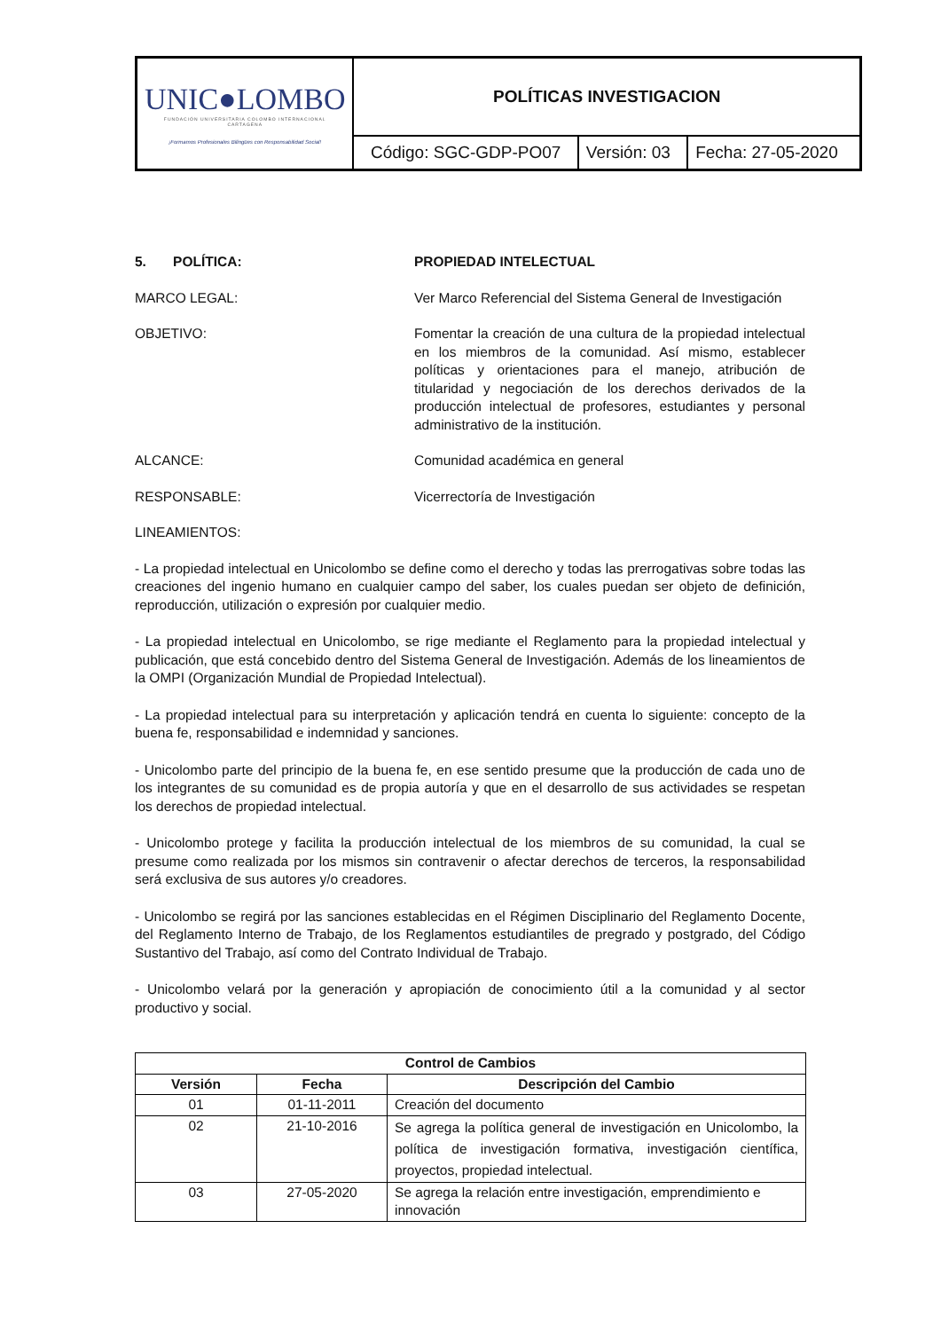| UNIC●LOMBO FUNDACIÓN UNIVERSITARIA COLOMBO INTERNACIONAL CARTAGENA ¡Formamos Profesionales Bilingües con Responsabilidad Social! | POLÍTICAS INVESTIGACION | | |
| | Código: SGC-GDP-PO07 | Versión: 03 | Fecha: 27-05-2020 |
5. POLÍTICA: PROPIEDAD INTELECTUAL
MARCO LEGAL: Ver Marco Referencial del Sistema General de Investigación
OBJETIVO: Fomentar la creación de una cultura de la propiedad intelectual en los miembros de la comunidad. Así mismo, establecer políticas y orientaciones para el manejo, atribución de titularidad y negociación de los derechos derivados de la producción intelectual de profesores, estudiantes y personal administrativo de la institución.
ALCANCE: Comunidad académica en general
RESPONSABLE: Vicerrectoría de Investigación
LINEAMIENTOS:
- La propiedad intelectual en Unicolombo se define como el derecho y todas las prerrogativas sobre todas las creaciones del ingenio humano en cualquier campo del saber, los cuales puedan ser objeto de definición, reproducción, utilización o expresión por cualquier medio.
- La propiedad intelectual en Unicolombo, se rige mediante el Reglamento para la propiedad intelectual y publicación, que está concebido dentro del Sistema General de Investigación. Además de los lineamientos de la OMPI (Organización Mundial de Propiedad Intelectual).
- La propiedad intelectual para su interpretación y aplicación tendrá en cuenta lo siguiente: concepto de la buena fe, responsabilidad e indemnidad y sanciones.
- Unicolombo parte del principio de la buena fe, en ese sentido presume que la producción de cada uno de los integrantes de su comunidad es de propia autoría y que en el desarrollo de sus actividades se respetan los derechos de propiedad intelectual.
- Unicolombo protege y facilita la producción intelectual de los miembros de su comunidad, la cual se presume como realizada por los mismos sin contravenir o afectar derechos de terceros, la responsabilidad será exclusiva de sus autores y/o creadores.
- Unicolombo se regirá por las sanciones establecidas en el Régimen Disciplinario del Reglamento Docente, del Reglamento Interno de Trabajo, de los Reglamentos estudiantiles de pregrado y postgrado, del Código Sustantivo del Trabajo, así como del Contrato Individual de Trabajo.
- Unicolombo velará por la generación y apropiación de conocimiento útil a la comunidad y al sector productivo y social.
| Control de Cambios | | |
| --- | --- | --- |
| Versión | Fecha | Descripción del Cambio |
| 01 | 01-11-2011 | Creación del documento |
| 02 | 21-10-2016 | Se agrega la política general de investigación en Unicolombo, la política de investigación formativa, investigación científica, proyectos, propiedad intelectual. |
| 03 | 27-05-2020 | Se agrega la relación entre investigación, emprendimiento e innovación |